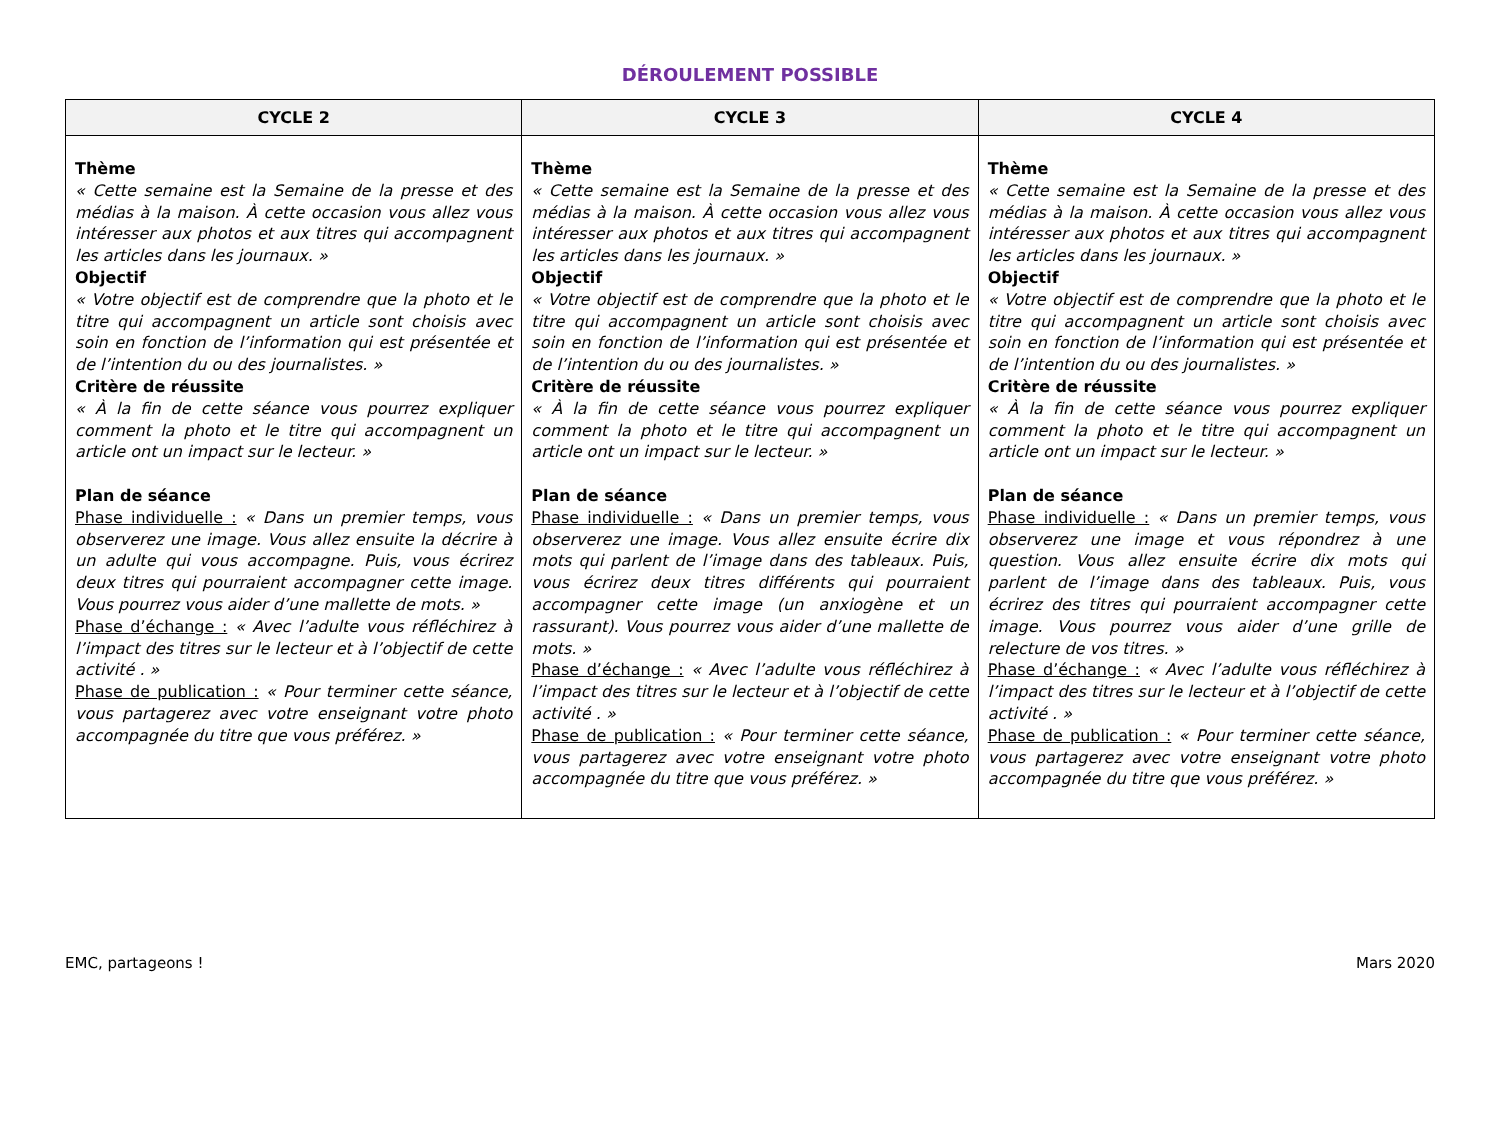DÉROULEMENT POSSIBLE
| CYCLE 2 | CYCLE 3 | CYCLE 4 |
| --- | --- | --- |
| Thème « Cette semaine est la Semaine de la presse et des médias à la maison. À cette occasion vous allez vous intéresser aux photos et aux titres qui accompagnent les articles dans les journaux. » Objectif « Votre objectif est de comprendre que la photo et le titre qui accompagnent un article sont choisis avec soin en fonction de l’information qui est présentée et de l’intention du ou des journalistes. » Critère de réussite « À la fin de cette séance vous pourrez expliquer comment la photo et le titre qui accompagnent un article ont un impact sur le lecteur. » Plan de séance Phase individuelle : « Dans un premier temps, vous observerez une image. Vous allez ensuite la décrire à un adulte qui vous accompagne. Puis, vous écrirez deux titres qui pourraient accompagner cette image. Vous pourrez vous aider d’une mallette de mots. » Phase d’échange : « Avec l’adulte vous réfléchirez à l’impact des titres sur le lecteur et à l’objectif de cette activité . » Phase de publication : « Pour terminer cette séance, vous partagerez avec votre enseignant votre photo accompagnée du titre que vous préférez. » | Thème « Cette semaine est la Semaine de la presse et des médias à la maison. À cette occasion vous allez vous intéresser aux photos et aux titres qui accompagnent les articles dans les journaux. » Objectif « Votre objectif est de comprendre que la photo et le titre qui accompagnent un article sont choisis avec soin en fonction de l’information qui est présentée et de l’intention du ou des journalistes. » Critère de réussite « À la fin de cette séance vous pourrez expliquer comment la photo et le titre qui accompagnent un article ont un impact sur le lecteur. » Plan de séance Phase individuelle : « Dans un premier temps, vous observerez une image. Vous allez ensuite écrire dix mots qui parlent de l’image dans des tableaux. Puis, vous écrirez deux titres différents qui pourraient accompagner cette image (un anxiogène et un rassurant). Vous pourrez vous aider d’une mallette de mots. » Phase d’échange : « Avec l’adulte vous réfléchirez à l’impact des titres sur le lecteur et à l’objectif de cette activité . » Phase de publication : « Pour terminer cette séance, vous partagerez avec votre enseignant votre photo accompagnée du titre que vous préférez. » | Thème « Cette semaine est la Semaine de la presse et des médias à la maison. À cette occasion vous allez vous intéresser aux photos et aux titres qui accompagnent les articles dans les journaux. » Objectif « Votre objectif est de comprendre que la photo et le titre qui accompagnent un article sont choisis avec soin en fonction de l’information qui est présentée et de l’intention du ou des journalistes. » Critère de réussite « À la fin de cette séance vous pourrez expliquer comment la photo et le titre qui accompagnent un article ont un impact sur le lecteur. » Plan de séance Phase individuelle : « Dans un premier temps, vous observerez une image et vous répondrez à une question. Vous allez ensuite écrire dix mots qui parlent de l’image dans des tableaux. Puis, vous écrirez des titres qui pourraient accompagner cette image. Vous pourrez vous aider d’une grille de relecture de vos titres. » Phase d’échange : « Avec l’adulte vous réfléchirez à l’impact des titres sur le lecteur et à l’objectif de cette activité . » Phase de publication : « Pour terminer cette séance, vous partagerez avec votre enseignant votre photo accompagnée du titre que vous préférez. » |
EMC, partageons ! Mars 2020